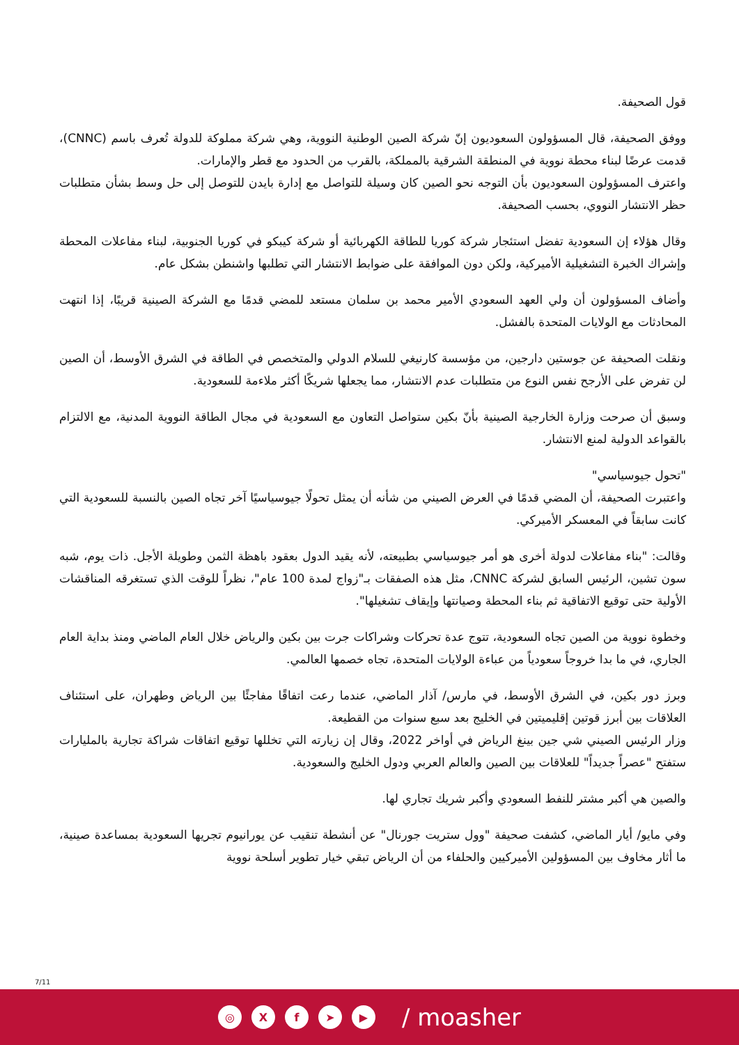قول الصحيفة.
ووفق الصحيفة، قال المسؤولون السعوديون إنّ شركة الصين الوطنية النووية، وهي شركة مملوكة للدولة تُعرف باسم (CNNC)، قدمت عرضًا لبناء محطة نووية في المنطقة الشرقية بالمملكة، بالقرب من الحدود مع قطر والإمارات.
واعترف المسؤولون السعوديون بأن التوجه نحو الصين كان وسيلة للتواصل مع إدارة بايدن للتوصل إلى حل وسط بشأن متطلبات حظر الانتشار النووي، بحسب الصحيفة.
وقال هؤلاء إن السعودية تفضل استئجار شركة كوريا للطاقة الكهربائية أو شركة كيبكو في كوريا الجنوبية، لبناء مفاعلات المحطة وإشراك الخبرة التشغيلية الأميركية، ولكن دون الموافقة على ضوابط الانتشار التي تطلبها واشنطن بشكل عام.
وأضاف المسؤولون أن ولي العهد السعودي الأمير محمد بن سلمان مستعد للمضي قدمًا مع الشركة الصينية قريبًا، إذا انتهت المحادثات مع الولايات المتحدة بالفشل.
ونقلت الصحيفة عن جوستين دارجين، من مؤسسة كارنيغي للسلام الدولي والمتخصص في الطاقة في الشرق الأوسط، أن الصين لن تفرض على الأرجح نفس النوع من متطلبات عدم الانتشار، مما يجعلها شريكًا أكثر ملاءمة للسعودية.
وسبق أن صرحت وزارة الخارجية الصينية بأنّ بكين ستواصل التعاون مع السعودية في مجال الطاقة النووية المدنية، مع الالتزام بالقواعد الدولية لمنع الانتشار.
"تحول جيوسياسي"
واعتبرت الصحيفة، أن المضي قدمًا في العرض الصيني من شأنه أن يمثل تحولًا جيوسياسيًا آخر تجاه الصين بالنسبة للسعودية التي كانت سابقاً في المعسكر الأميركي.
وقالت: "بناء مفاعلات لدولة أخرى هو أمر جيوسياسي بطبيعته، لأنه يقيد الدول بعقود باهظة الثمن وطويلة الأجل. ذات يوم، شبه سون تشين، الرئيس السابق لشركة CNNC، مثل هذه الصفقات بـ"زواج لمدة 100 عام"، نظراً للوقت الذي تستغرقه المناقشات الأولية حتى توقيع الاتفاقية ثم بناء المحطة وصيانتها وإيقاف تشغيلها".
وخطوة نووية من الصين تجاه السعودية، تتوج عدة تحركات وشراكات جرت بين بكين والرياض خلال العام الماضي ومنذ بداية العام الجاري، في ما بدا خروجاً سعودياً من عباءة الولايات المتحدة، تجاه خصمها العالمي.
وبرز دور بكين، في الشرق الأوسط، في مارس/ آذار الماضي، عندما رعت اتفاقًا مفاجئًا بين الرياض وطهران، على استئناف العلاقات بين أبرز قوتين إقليميتين في الخليج بعد سبع سنوات من القطيعة.
وزار الرئيس الصيني شي جين بينغ الرياض في أواخر 2022، وقال إن زيارته التي تخللها توقيع اتفاقات شراكة تجارية بالمليارات ستفتح "عصراً جديداً" للعلاقات بين الصين والعالم العربي ودول الخليج والسعودية.
والصين هي أكبر مشتر للنفط السعودي وأكبر شريك تجاري لها.
وفي مايو/ أيار الماضي، كشفت صحيفة "وول ستريت جورنال" عن أنشطة تنقيب عن يورانيوم تجريها السعودية بمساعدة صينية، ما أثار مخاوف بين المسؤولين الأميركيين والحلفاء من أن الرياض تبقي خيار تطوير أسلحة نووية
7/11
◎ X f ➤ ▶
/ moasher